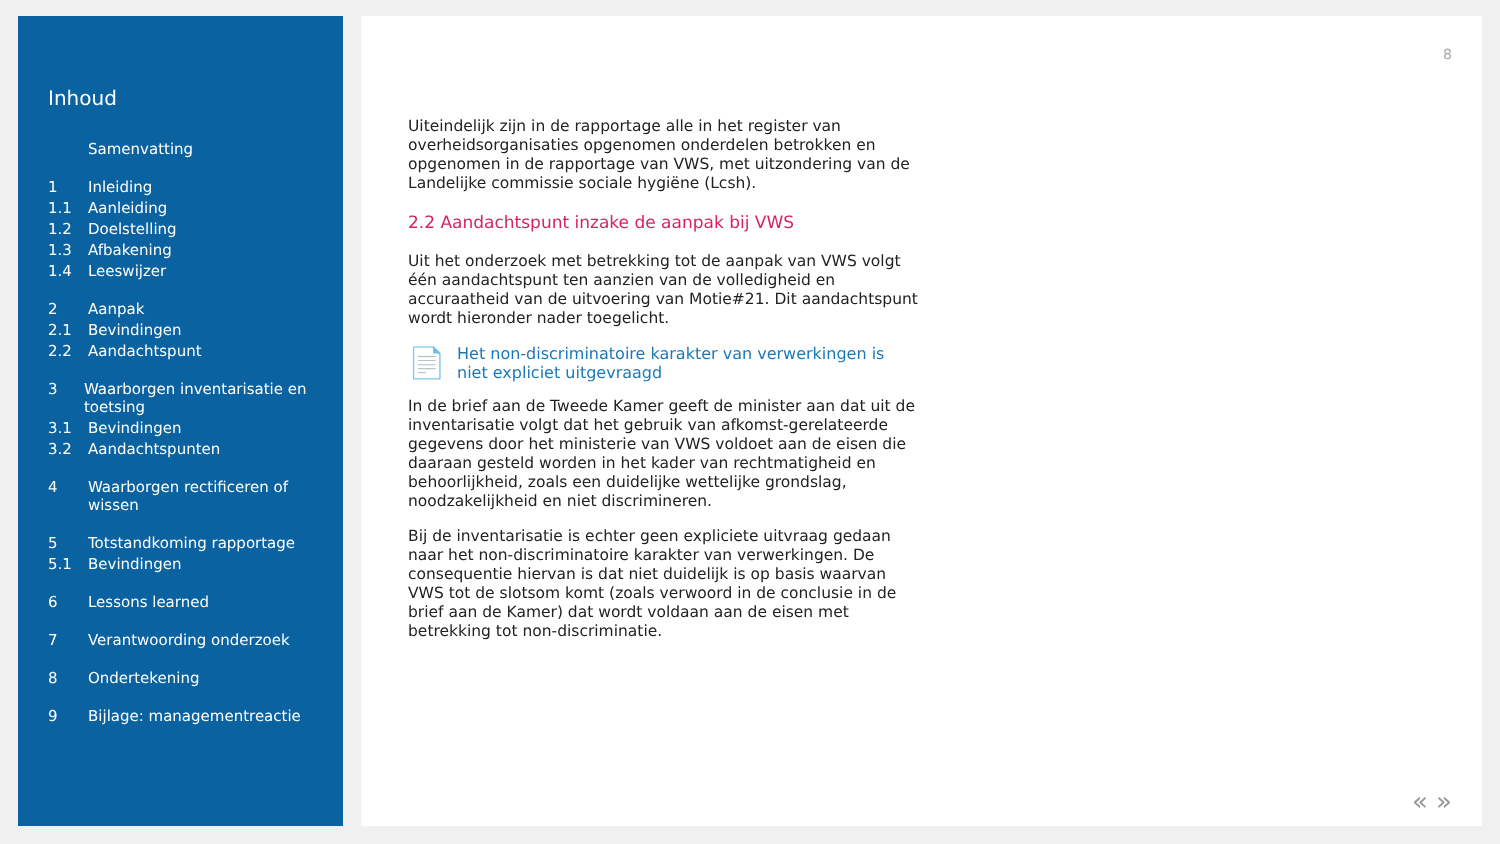Inhoud
Samenvatting
1 Inleiding
1.1 Aanleiding
1.2 Doelstelling
1.3 Afbakening
1.4 Leeswijzer
2 Aanpak
2.1 Bevindingen
2.2 Aandachtspunt
3 Waarborgen inventarisatie en toetsing
3.1 Bevindingen
3.2 Aandachtspunten
4 Waarborgen rectificeren of wissen
5 Totstandkoming rapportage
5.1 Bevindingen
6 Lessons learned
7 Verantwoording onderzoek
8 Ondertekening
9 Bijlage: managementreactie
8
Uiteindelijk zijn in de rapportage alle in het register van overheidsorganisaties opgenomen onderdelen betrokken en opgenomen in de rapportage van VWS, met uitzondering van de Landelijke commissie sociale hygiëne (Lcsh).
2.2 Aandachtspunt inzake de aanpak bij VWS
Uit het onderzoek met betrekking tot de aanpak van VWS volgt één aandachtspunt ten aanzien van de volledigheid en accuraatheid van de uitvoering van Motie#21. Dit aandachtspunt wordt hieronder nader toegelicht.
📄 Het non-discriminatoire karakter van verwerkingen is niet expliciet uitgevraagd
In de brief aan de Tweede Kamer geeft de minister aan dat uit de inventarisatie volgt dat het gebruik van afkomst-gerelateerde gegevens door het ministerie van VWS voldoet aan de eisen die daaraan gesteld worden in het kader van rechtmatigheid en behoorlijkheid, zoals een duidelijke wettelijke grondslag, noodzakelijkheid en niet discrimineren.
Bij de inventarisatie is echter geen expliciete uitvraag gedaan naar het non-discriminatoire karakter van verwerkingen. De consequentie hiervan is dat niet duidelijk is op basis waarvan VWS tot de slotsom komt (zoals verwoord in de conclusie in de brief aan de Kamer) dat wordt voldaan aan de eisen met betrekking tot non-discriminatie.
« »